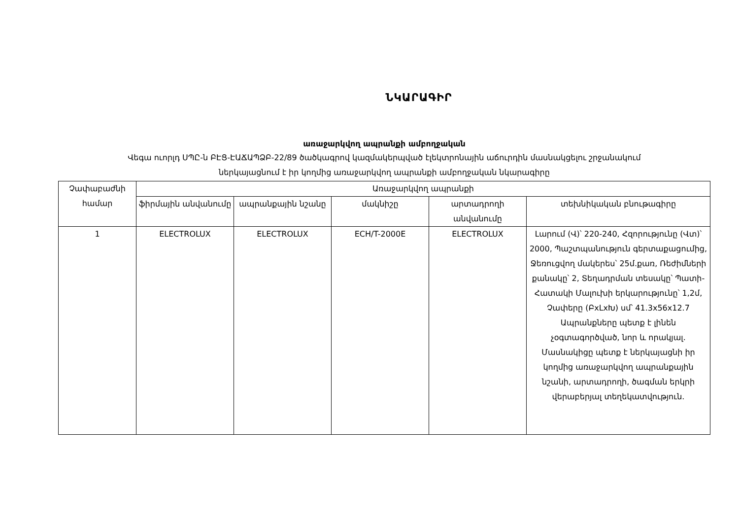ՆԿԱՐԱԳԻՐ
առաջարկվող ապրանքի ամբողջական
Վեգա ուորլդ ՍՊԸ-ն ԲԷՑ-ԷԱՃԱՊՁԲ-22/89 ծածկագրով կազմակերպված էլեկտրոնային աճուրդին մասնակցելու շրջանակում
ներկայացնում է իր կողմից առաջարկվող ապրանքի ամբողջական նկարագիրը
| Չափաբաժնի համար | Առաջարկվող ապրանքի | | | | |
| --- | --- | --- | --- | --- | --- |
| | ֆիրմային անվանումը | ապրանքային նշանը | մակնիշը | արտադրողի անվանումը | տեխնիկական բնութագիրը |
| 1 | ELECTROLUX | ELECTROLUX | ECH/T-2000E | ELECTROLUX | Լարում (Վ)՝ 220-240, Հզորությունը (Վտ)՝ 2000, Պաշտպանություն գերտաքացումից, Ջեռուցվող մակերես՝ 25մ.քառ, Ռեժիմների քանակը՝ 2, Տեղադրման տեսակը՝ Պատի-Հատակի Մալուխի երկարությունը՝ 1,2մ, Չափերը (ԲxLxԽ) սմ՝ 41.3x56x12.7 Ապրանքները պետք է լինեն չօգտագործված, նոր և որակյալ. Մասնակիցը պետք է ներկայացնի իր կողմից առաջարկվող ապրանքային նշանի, արտադրողի, ծագման երկրի վերաբերյալ տեղեկատվություն. |